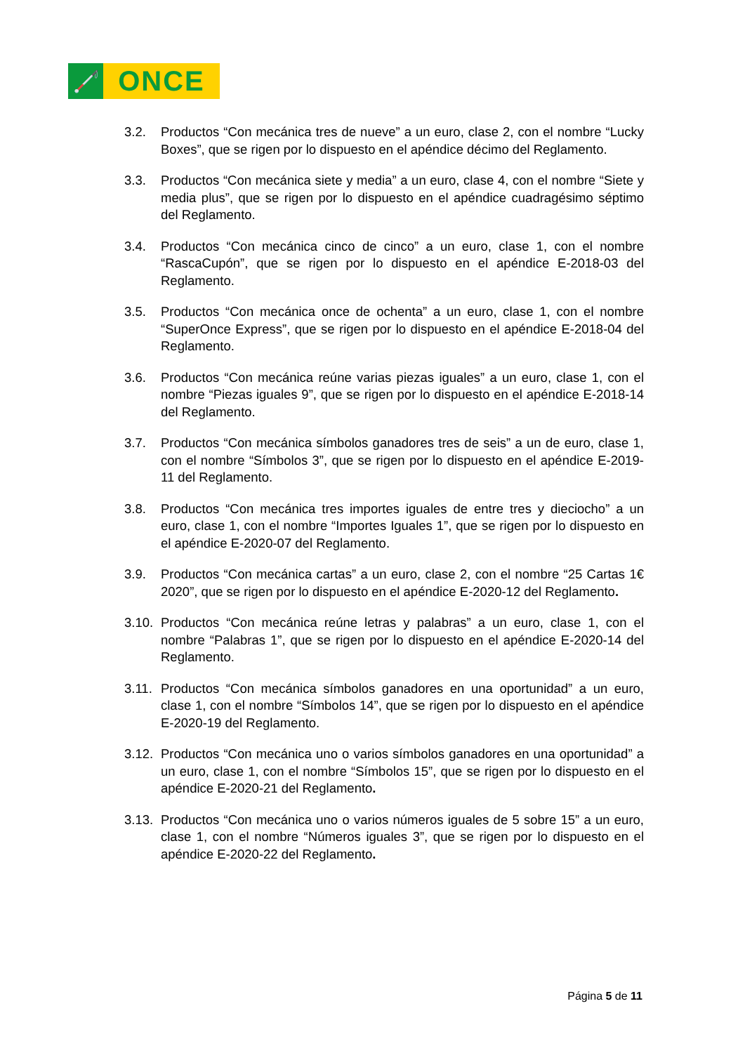🦯
ONCE
3.2. Productos “Con mecánica tres de nueve” a un euro, clase 2, con el nombre “Lucky Boxes”, que se rigen por lo dispuesto en el apéndice décimo del Reglamento.
3.3. Productos “Con mecánica siete y media” a un euro, clase 4, con el nombre “Siete y media plus”, que se rigen por lo dispuesto en el apéndice cuadragésimo séptimo del Reglamento.
3.4. Productos “Con mecánica cinco de cinco” a un euro, clase 1, con el nombre “RascaCupón”, que se rigen por lo dispuesto en el apéndice E-2018-03 del Reglamento.
3.5. Productos “Con mecánica once de ochenta” a un euro, clase 1, con el nombre “SuperOnce Express”, que se rigen por lo dispuesto en el apéndice E-2018-04 del Reglamento.
3.6. Productos “Con mecánica reúne varias piezas iguales” a un euro, clase 1, con el nombre “Piezas iguales 9”, que se rigen por lo dispuesto en el apéndice E-2018-14 del Reglamento.
3.7. Productos “Con mecánica símbolos ganadores tres de seis” a un de euro, clase 1, con el nombre “Símbolos 3”, que se rigen por lo dispuesto en el apéndice E-2019-11 del Reglamento.
3.8. Productos “Con mecánica tres importes iguales de entre tres y dieciocho” a un euro, clase 1, con el nombre “Importes Iguales 1”, que se rigen por lo dispuesto en el apéndice E-2020-07 del Reglamento.
3.9. Productos “Con mecánica cartas” a un euro, clase 2, con el nombre “25 Cartas 1€ 2020”, que se rigen por lo dispuesto en el apéndice E-2020-12 del Reglamento.
3.10.
Productos “Con mecánica reúne letras y palabras” a un euro, clase 1, con el nombre “Palabras 1”, que se rigen por lo dispuesto en el apéndice E-2020-14 del Reglamento.
3.11.
Productos “Con mecánica símbolos ganadores en una oportunidad” a un euro, clase 1, con el nombre “Símbolos 14”, que se rigen por lo dispuesto en el apéndice E-2020-19 del Reglamento.
3.12.
Productos “Con mecánica uno o varios símbolos ganadores en una oportunidad” a un euro, clase 1, con el nombre “Símbolos 15”, que se rigen por lo dispuesto en el apéndice E-2020-21 del Reglamento.
3.13.
Productos “Con mecánica uno o varios números iguales de 5 sobre 15” a un euro, clase 1, con el nombre “Números iguales 3”, que se rigen por lo dispuesto en el apéndice E-2020-22 del Reglamento.
Página 5 de 11